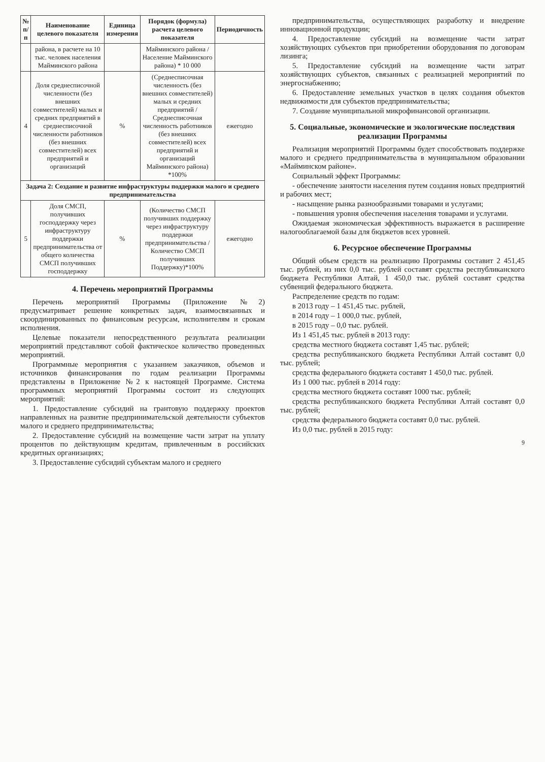| № п/п | Наименование целевого показателя | Единица измерения | Порядок (формула) расчета целевого показателя | Периодичность |
| --- | --- | --- | --- | --- |
| | района, в расчете на 10 тыс. человек населения Майминского района | | Майминского района / Население Майминского района) * 10 000 | |
| 4 | Доля среднесписочной численности (без внешних совместителей) малых и средних предприятий в среднесписочной численности работников (без внешних совместителей) всех предприятий и организаций | % | (Среднесписочная численность (без внешних совместителей) малых и средних предприятий / Среднесписочная численность работников (без внешних совместителей) всех предприятий и организаций Майминского района) *100% | ежегодно |
| Задача 2: Создание и развитие инфраструктуры поддержки малого и среднего предпринимательства | | | | |
| 5 | Доля СМСП, получивших господдержку через инфраструктуру поддержки предпринимательства от общего количества СМСП получивших господдержку | % | (Количество СМСП получивших поддержку через инфраструктуру поддержки предпринимательства / Количество СМСП получивших Поддержку)*100% | ежегодно |
4. Перечень мероприятий Программы
Перечень мероприятий Программы (Приложение №2) предусматривает решение конкретных задач, взаимосвязанных и скоординированных по финансовым ресурсам, исполнителям и срокам исполнения.
Целевые показатели непосредственного результата реализации мероприятий представляют собой фактическое количество проведенных мероприятий.
Программные мероприятия с указанием заказчиков, объемов и источников финансирования по годам реализации Программы представлены в Приложение №2 к настоящей Программе. Система программных мероприятий Программы состоит из следующих мероприятий:
1. Предоставление субсидий на грантовую поддержку проектов направленных на развитие предпринимательской деятельности субъектов малого и среднего предпринимательства;
2. Предоставление субсидий на возмещение части затрат на уплату процентов по действующим кредитам, привлеченным в российских кредитных организациях;
3. Предоставление субсидий субъектам малого и среднего
предпринимательства, осуществляющих разработку и внедрение инновационной продукции;
4. Предоставление субсидий на возмещение части затрат хозяйствующих субъектов при приобретении оборудования по договорам лизинга;
5. Предоставление субсидий на возмещение части затрат хозяйствующих субъектов, связанных с реализацией мероприятий по энергоснабжению;
6. Предоставление земельных участков в целях создания объектов недвижимости для субъектов предпринимательства;
7. Создание муниципальной микрофинансовой организации.
5. Социальные, экономические и экологические последствия реализации Программы
Реализация мероприятий Программы будет способствовать поддержке малого и среднего предпринимательства в муниципальном образовании «Майминском районе».
Социальный эффект Программы:
- обеспечение занятости населения путем создания новых предприятий и рабочих мест;
- насыщение рынка разнообразными товарами и услугами;
- повышения уровня обеспечения населения товарами и услугами.
Ожидаемая экономическая эффективность выражается в расширение налогооблагаемой базы для бюджетов всех уровней.
6. Ресурсное обеспечение Программы
Общий объем средств на реализацию Программы составит 2 451,45 тыс. рублей, из них 0,0 тыс. рублей составят средства республиканского бюджета Республики Алтай, 1 450,0 тыс. рублей составят средства субвенций федерального бюджета.
Распределение средств по годам:
в 2013 году – 1 451,45 тыс. рублей,
в 2014 году – 1 000,0 тыс. рублей,
в 2015 году – 0,0 тыс. рублей.
Из 1 451,45 тыс. рублей в 2013 году:
средства местного бюджета составят 1,45 тыс. рублей;
средства республиканского бюджета Республики Алтай составят 0,0 тыс. рублей;
средства федерального бюджета составят 1 450,0 тыс. рублей.
Из 1 000 тыс. рублей в 2014 году:
средства местного бюджета составят 1000 тыс. рублей;
средства республиканского бюджета Республики Алтай составят 0,0 тыс. рублей;
средства федерального бюджета составят 0,0 тыс. рублей.
Из 0,0 тыс. рублей в 2015 году:
9